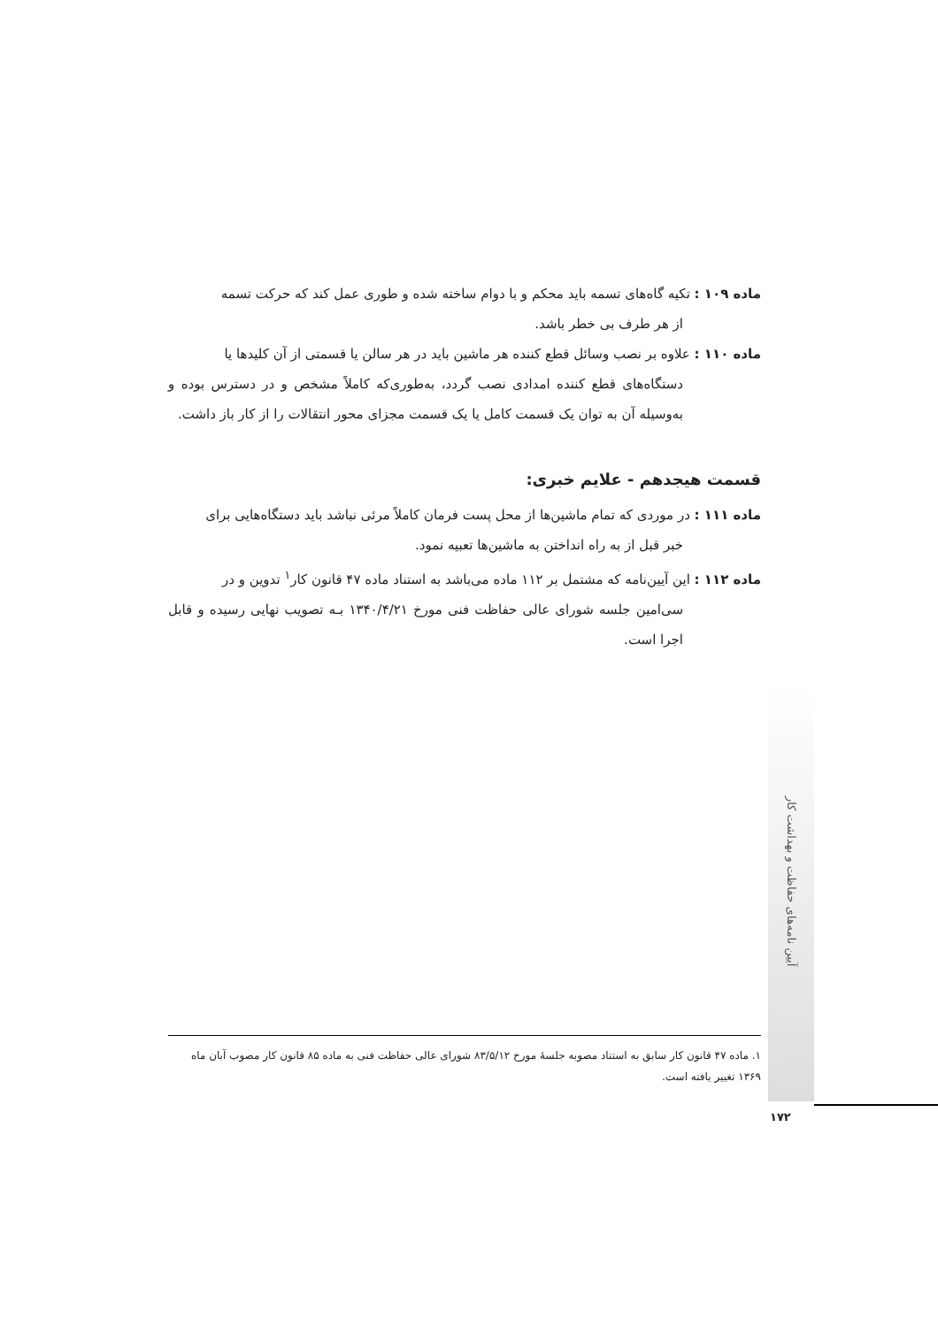ماده ۱۰۹ : تکیه گاه‌های تسمه باید محکم و با دوام ساخته شده و طوری عمل کند که حرکت تسمه
از هر طرف بی خطر باشد.
ماده ۱۱۰ : علاوه بر نصب وسائل قطع کننده هر ماشین باید در هر سالن یا قسمتی از آن کلیدها یا
دستگاه‌های قطع کننده امدادی نصب گردد، به‌طوری‌که کاملاً مشخص و در دسترس بوده و به‌وسیله آن به توان یک قسمت کامل یا یک قسمت مجزای محور انتقالات را از کار باز داشت.
قسمت هیجدهم - علایم خبری:
ماده ۱۱۱ : در موردی که تمام ماشین‌ها از محل پست فرمان کاملاً مرئی نباشد باید دستگاه‌هایی برای
خبر قبل از به راه انداختن به ماشین‌ها تعبیه نمود.
ماده ۱۱۲ : این آیین‌نامه که مشتمل بر ۱۱۲ ماده می‌باشد به استناد ماده ۴۷ قانون کار<sup>۱</sup> تدوین و در
سی‌امین جلسه شورای عالی حفاظت فنی مورخ ۱۳۴۰/۴/۲۱ بـه تصویب نهایی رسیده و قابل اجرا است.
آیین نامه‌های حفاظت و بهداشت کار
۱. ماده ۴۷ قانون کار سابق به استناد مصوبه جلسهٔ مورخ ۸۳/۵/۱۲ شورای عالی حفاظت فنی به ماده ۸۵ قانون کار مصوب آبان ماه ۱۳۶۹ تغییر یافته است.
۱۷۲